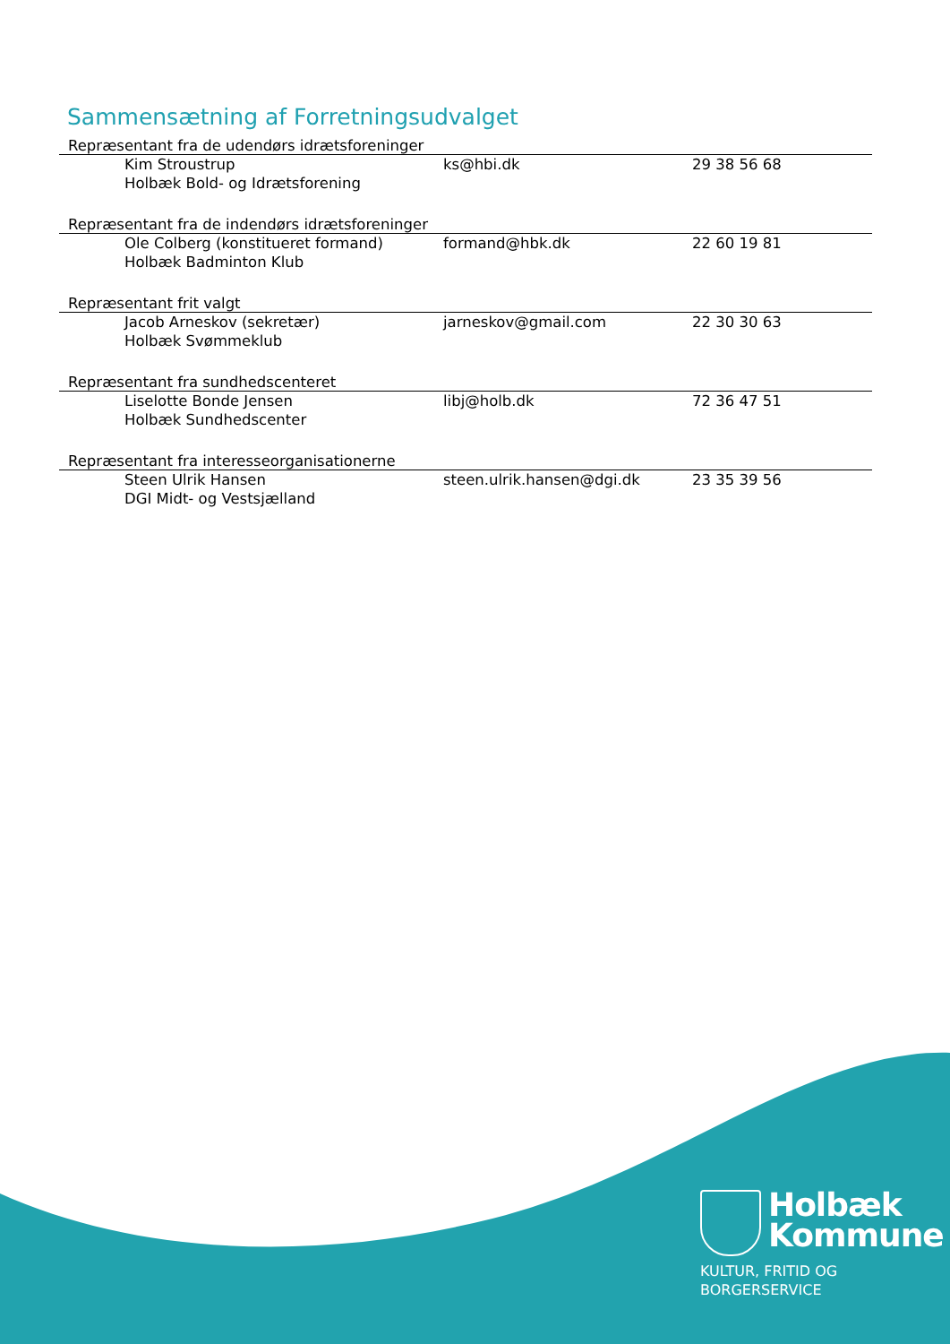Sammensætning af Forretningsudvalget
Repræsentant fra de udendørs idrætsforeninger
| Kim Stroustrup Holbæk Bold- og Idrætsforening | ks@hbi.dk | 29 38 56 68 |
Repræsentant fra de indendørs idrætsforeninger
| Ole Colberg (konstitueret formand) Holbæk Badminton Klub | formand@hbk.dk | 22 60 19 81 |
Repræsentant frit valgt
| Jacob Arneskov (sekretær) Holbæk Svømmeklub | jarneskov@gmail.com | 22 30 30 63 |
Repræsentant fra sundhedscenteret
| Liselotte Bonde Jensen Holbæk Sundhedscenter | libj@holb.dk | 72 36 47 51 |
Repræsentant fra interesseorganisationerne
| Steen Ulrik Hansen DGI Midt- og Vestsjælland | steen.ulrik.hansen@dgi.dk | 23 35 39 56 |
Holbæk
Kommune
KULTUR, FRITID OG
BORGERSERVICE